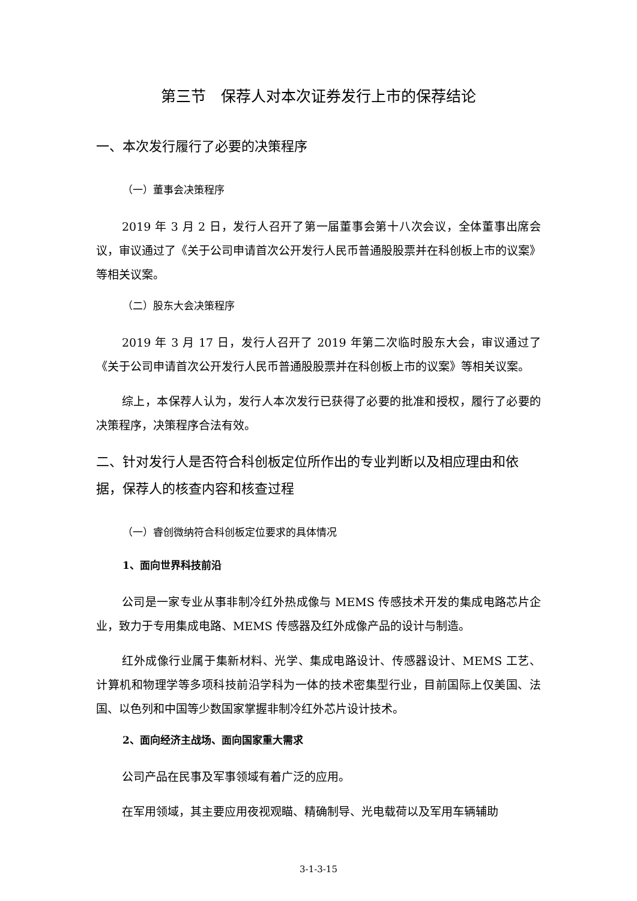第三节　保荐人对本次证券发行上市的保荐结论
一、本次发行履行了必要的决策程序
（一）董事会决策程序
2019 年 3 月 2 日，发行人召开了第一届董事会第十八次会议，全体董事出席会议，审议通过了《关于公司申请首次公开发行人民币普通股股票并在科创板上市的议案》等相关议案。
（二）股东大会决策程序
2019 年 3 月 17 日，发行人召开了 2019 年第二次临时股东大会，审议通过了《关于公司申请首次公开发行人民币普通股股票并在科创板上市的议案》等相关议案。
综上，本保荐人认为，发行人本次发行已获得了必要的批准和授权，履行了必要的决策程序，决策程序合法有效。
二、针对发行人是否符合科创板定位所作出的专业判断以及相应理由和依据，保荐人的核查内容和核查过程
（一）睿创微纳符合科创板定位要求的具体情况
1、面向世界科技前沿
公司是一家专业从事非制冷红外热成像与 MEMS 传感技术开发的集成电路芯片企业，致力于专用集成电路、MEMS 传感器及红外成像产品的设计与制造。
红外成像行业属于集新材料、光学、集成电路设计、传感器设计、MEMS 工艺、计算机和物理学等多项科技前沿学科为一体的技术密集型行业，目前国际上仅美国、法国、以色列和中国等少数国家掌握非制冷红外芯片设计技术。
2、面向经济主战场、面向国家重大需求
公司产品在民事及军事领域有着广泛的应用。
在军用领域，其主要应用夜视观瞄、精确制导、光电载荷以及军用车辆辅助
3-1-3-15